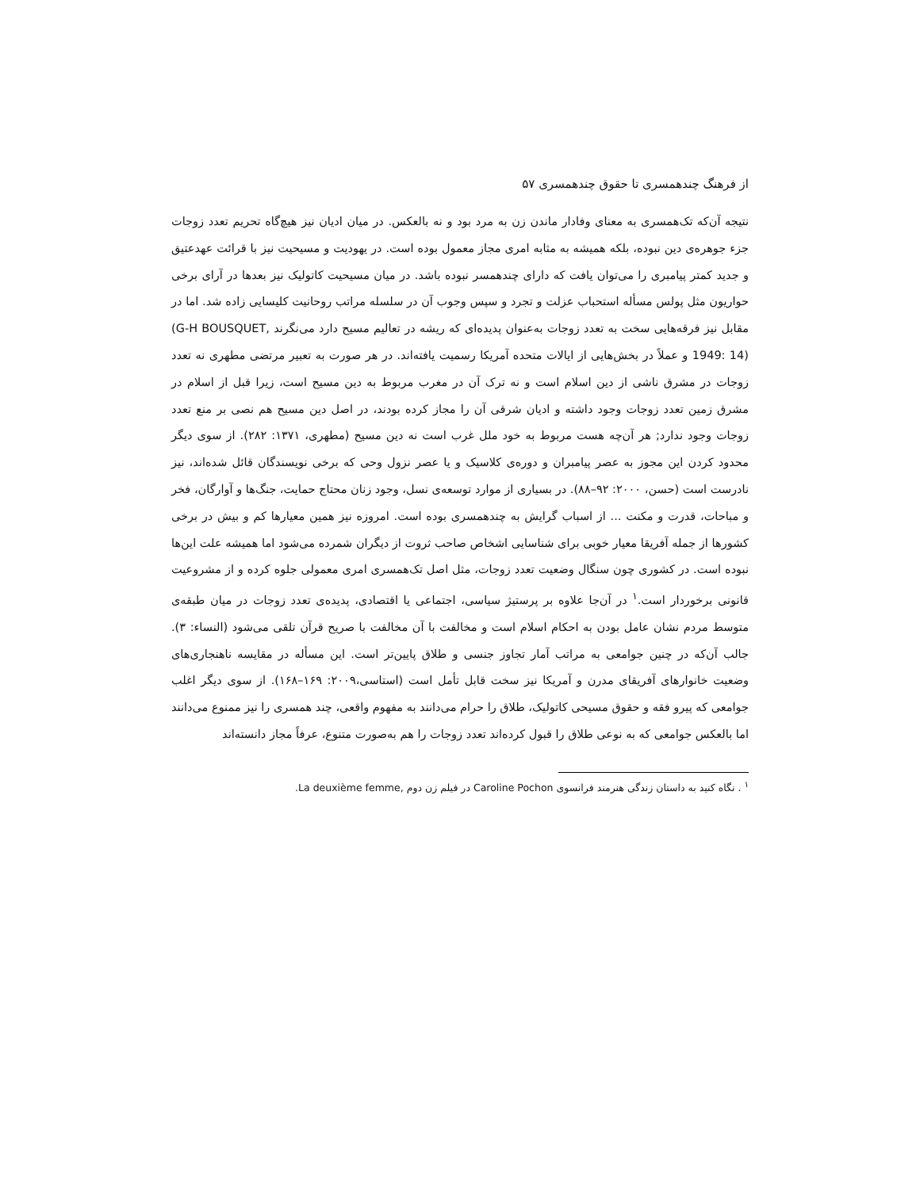از فرهنگ چندهمسری تا حقوق چندهمسری ۵۷
نتیجه آن‌که تک‌همسری به معنای وفادار ماندن زن به مرد بود و نه بالعکس. در میان ادیان نیز هیچ‌گاه تحریم تعدد زوجات جزء جوهره‌ی دین نبوده، بلکه همیشه به مثابه امری مجاز معمول بوده است. در یهودیت و مسیحیت نیز با قرائت عهدعتیق و جدید کمتر پیامبری را می‌توان یافت که دارای چندهمسر نبوده باشد. در میان مسیحیت کاتولیک نیز بعدها در آرای برخی حواریون مثل پولس مسأله استحباب عزلت و تجرد و سپس وجوب آن در سلسله مراتب روحانیت کلیسایی زاده شد. اما در مقابل نیز فرقه‌هایی سخت به تعدد زوجات به‌عنوان پدیده‌ای که ریشه در تعالیم مسیح دارد می‌نگرند (G-H BOUSQUET, 1949: 14) و عملاً در بخش‌هایی از ایالات متحده آمریکا رسمیت یافته‌اند. در هر صورت به تعبیر مرتضی مطهری نه تعدد زوجات در مشرق ناشی از دین اسلام است و نه ترک آن در مغرب مربوط به دین مسیح است، زیرا قبل از اسلام در مشرق زمین تعدد زوجات وجود داشته و ادیان شرقی آن را مجاز کرده بودند، در اصل دین مسیح هم نصی بر منع تعدد زوجات وجود ندارد; هر آن‌چه هست مربوط به خود ملل غرب است نه دین مسیح (مطهری، ۱۳۷۱: ۲۸۲). از سوی دیگر محدود کردن این مجوز به عصر پیامبران و دوره‌ی کلاسیک و یا عصر نزول وحی که برخی نویسندگان قائل شده‌اند، نیز نادرست است (حسن، ۲۰۰۰: ۹۲–۸۸). در بسیاری از موارد توسعه‌ی نسل، وجود زنان محتاج حمایت، جنگ‌ها و آوارگان، فخر و مباحات، قدرت و مکنت ... از اسباب گرایش به چندهمسری بوده است. امروزه نیز همین معیارها کم و بیش در برخی کشورها از جمله آفریقا معیار خوبی برای شناسایی اشخاص صاحب ثروت از دیگران شمرده می‌شود اما همیشه علت این‌ها نبوده است. در کشوری چون سنگال وضعیت تعدد زوجات، مثل اصل تک‌همسری امری معمولی جلوه کرده و از مشروعیت قانونی برخوردار است.<sup>۱</sup> در آن‌جا علاوه بر پرستیژ سیاسی، اجتماعی یا اقتصادی، پدیده‌ی تعدد زوجات در میان طبقه‌ی متوسط مردم نشان عامل بودن به احکام اسلام است و مخالفت با آن مخالفت با صریح قرآن تلقی می‌شود (النساء: ۳). جالب آن‌که در چنین جوامعی به مراتب آمار تجاوز جنسی و طلاق پایین‌تر است. این مسأله در مقایسه ناهنجاری‌های وضعیت خانوارهای آفریقای مدرن و آمریکا نیز سخت قابل تأمل است (استاسی،۲۰۰۹: ۱۶۹–۱۶۸). از سوی دیگر اغلب جوامعی که پیرو فقه و حقوق مسیحی کاتولیک، طلاق را حرام می‌دانند به مفهوم واقعی، چند همسری را نیز ممنوع می‌دانند اما بالعکس جوامعی که به نوعی طلاق را قبول کرده‌اند تعدد زوجات را هم به‌صورت متنوع، عرفاً مجاز دانسته‌اند
<sup>۱</sup> . نگاه کنید به داستان زندگی هنرمند فرانسوی Caroline Pochon در فیلم زن دوم La deuxième femme,.